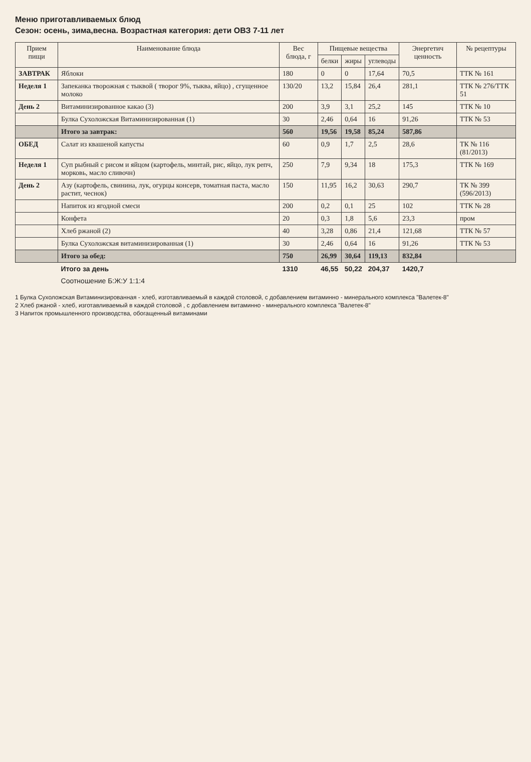Меню приготавливаемых блюд
Сезон: осень, зима,весна. Возрастная категория: дети ОВЗ 7-11 лет
| Прием пищи | Наименование блюда | Вес блюда, г | Пищевые вещества | | | Энергетич ценность | № рецептуры |
| --- | --- | --- | --- | --- | --- | --- | --- |
| | | | белки | жиры | углеводы | | |
| ЗАВТРАК | Яблоки | 180 | 0 | 0 | 17,64 | 70,5 | ТТК № 161 |
| Неделя 1 | Запеканка творожная с тыквой ( творог 9%, тыква, яйцо) , сгущенное молоко | 130/20 | 13,2 | 15,84 | 26,4 | 281,1 | ТТК № 276/ТТК 51 |
| День 2 | Витаминизированное какао (3) | 200 | 3,9 | 3,1 | 25,2 | 145 | ТТК № 10 |
| | Булка Сухоложская Витаминизированная (1) | 30 | 2,46 | 0,64 | 16 | 91,26 | ТТК № 53 |
| | Итого за завтрак: | 560 | 19,56 | 19,58 | 85,24 | 587,86 | |
| ОБЕД | Салат из квашеной капусты | 60 | 0,9 | 1,7 | 2,5 | 28,6 | ТК № 116 (81/2013) |
| Неделя 1 | Суп рыбный с рисом и яйцом (картофель, минтай, рис, яйцо, лук репч, морковь, масло сливочн) | 250 | 7,9 | 9,34 | 18 | 175,3 | ТТК № 169 |
| День 2 | Азу (картофель, свинина, лук, огурцы консерв, томатная паста, масло растит, чеснок) | 150 | 11,95 | 16,2 | 30,63 | 290,7 | ТК № 399 (596/2013) |
| | Напиток из ягодной смеси | 200 | 0,2 | 0,1 | 25 | 102 | ТТК № 28 |
| | Конфета | 20 | 0,3 | 1,8 | 5,6 | 23,3 | пром |
| | Хлеб ржаной (2) | 40 | 3,28 | 0,86 | 21,4 | 121,68 | ТТК № 57 |
| | Булка Сухоложская витаминизированная (1) | 30 | 2,46 | 0,64 | 16 | 91,26 | ТТК № 53 |
| | Итого за обед: | 750 | 26,99 | 30,64 | 119,13 | 832,84 | |
| | Итого за день | 1310 | 46,55 | 50,22 | 204,37 | 1420,7 | |
| | Соотношение Б:Ж:У 1:1:4 | | | | | | |
1 Булка Сухоложская Витаминизированная - хлеб, изготавливаемый в каждой столовой, с добавлением витаминно - минерального комплекса "Валетек-8"
2 Хлеб ржаной - хлеб, изготавливаемый в каждой столовой , с добавлением витаминно - минерального комплекса "Валетек-8"
3 Напиток промышленного производства, обогащенный витаминами